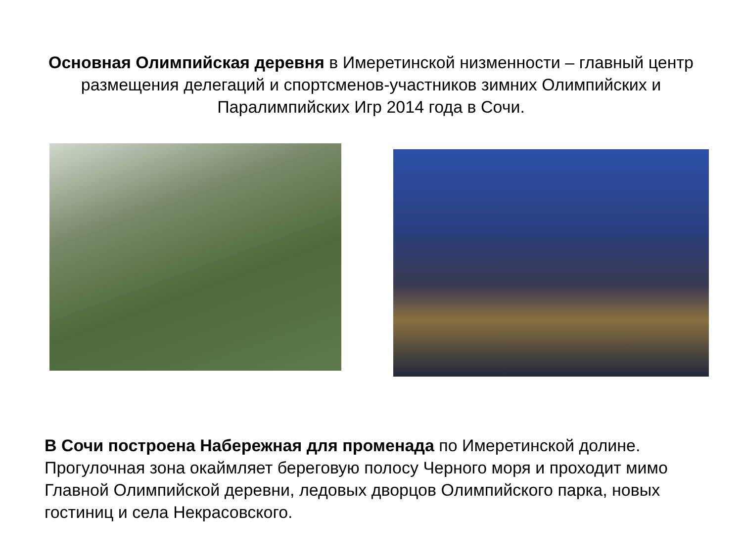Основная Олимпийская деревня в Имеретинской низменности – главный центр размещения делегаций и спортсменов-участников зимних Олимпийских и Паралимпийских Игр 2014 года в Сочи.
В Сочи построена Набережная для променада по Имеретинской долине. Прогулочная зона окаймляет береговую полосу Черного моря и проходит мимо Главной Олимпийской деревни, ледовых дворцов Олимпийского парка, новых гостиниц и села Некрасовского.